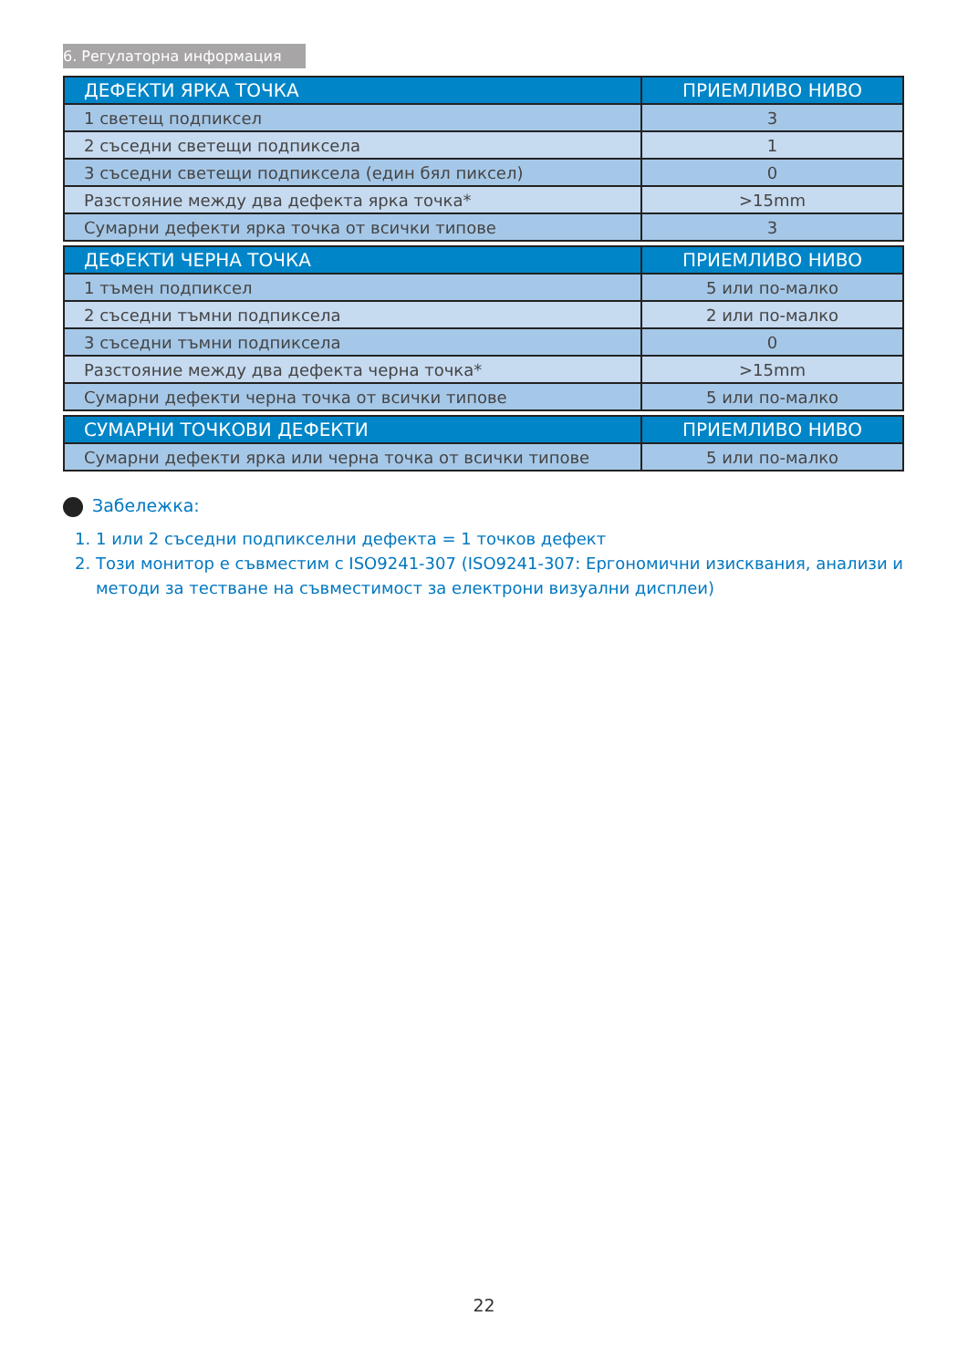6. Регулаторна информация
| ДЕФЕКТИ ЯРКА ТОЧКА | ПРИЕМЛИВО НИВО |
| --- | --- |
| 1 светещ подпиксел | 3 |
| 2 съседни светещи подпиксела | 1 |
| 3 съседни светещи подпиксела (един бял пиксел) | 0 |
| Разстояние между два дефекта ярка точка* | >15mm |
| Сумарни дефекти ярка точка от всички типове | 3 |
| ДЕФЕКТИ ЧЕРНА ТОЧКА | ПРИЕМЛИВО НИВО |
| --- | --- |
| 1 тъмен подпиксел | 5 или по-малко |
| 2 съседни тъмни подпиксела | 2 или по-малко |
| 3 съседни тъмни подпиксела | 0 |
| Разстояние между два дефекта черна точка* | >15mm |
| Сумарни дефекти черна точка от всички типове | 5 или по-малко |
| СУМАРНИ ТОЧКОВИ ДЕФЕКТИ | ПРИЕМЛИВО НИВО |
| --- | --- |
| Сумарни дефекти ярка или черна точка от всички типове | 5 или по-малко |
Забележка:
1. 1 или 2 съседни подпикселни дефекта = 1 точков дефект
2. Този монитор е съвместим с ISO9241-307 (ISO9241-307: Ергономични изисквания, анализи и методи за тестване на съвместимост за електрони визуални дисплеи)
22